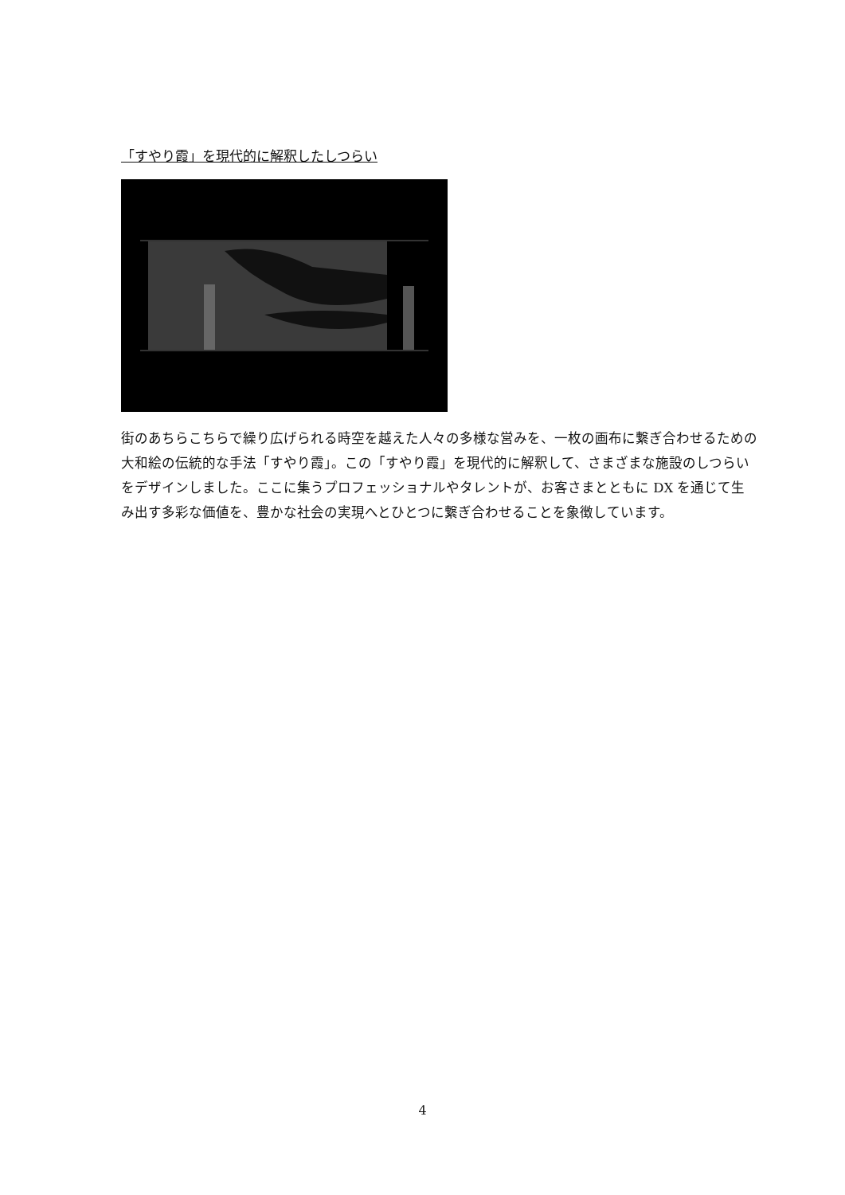「すやり霞」を現代的に解釈したしつらい
街のあちらこちらで繰り広げられる時空を越えた人々の多様な営みを、一枚の画布に繋ぎ合わせるための大和絵の伝統的な手法「すやり霞」。この「すやり霞」を現代的に解釈して、さまざまな施設のしつらいをデザインしました。ここに集うプロフェッショナルやタレントが、お客さまとともに DX を通じて生み出す多彩な価値を、豊かな社会の実現へとひとつに繋ぎ合わせることを象徴しています。
4